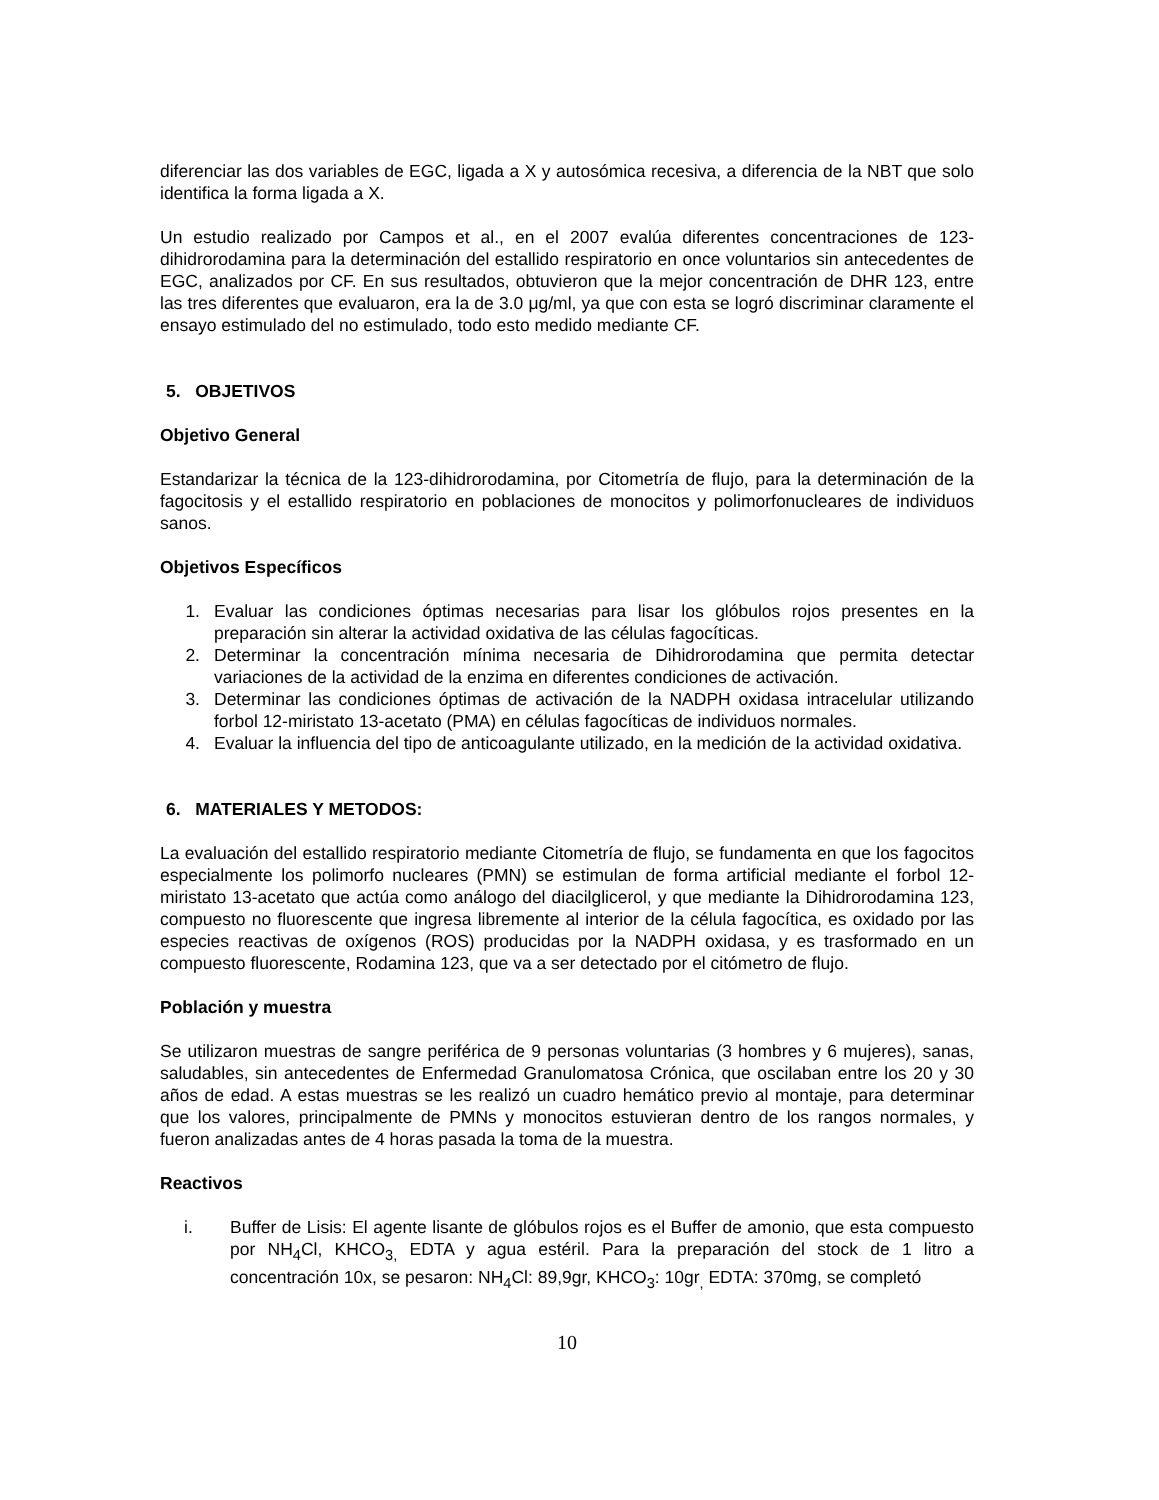diferenciar las dos variables de EGC, ligada a X y autosómica recesiva, a diferencia de la NBT que solo identifica la forma ligada a X.
Un estudio realizado por Campos et al., en el 2007 evalúa diferentes concentraciones de 123-dihidrorodamina para la determinación del estallido respiratorio en once voluntarios sin antecedentes de EGC, analizados por CF. En sus resultados, obtuvieron que la mejor concentración de DHR 123, entre las tres diferentes que evaluaron, era la de 3.0 μg/ml, ya que con esta se logró discriminar claramente el ensayo estimulado del no estimulado, todo esto medido mediante CF.
5. OBJETIVOS
Objetivo General
Estandarizar la técnica de la 123-dihidrorodamina, por Citometría de flujo, para la determinación de la fagocitosis y el estallido respiratorio en poblaciones de monocitos y polimorfonucleares de individuos sanos.
Objetivos Específicos
1. Evaluar las condiciones óptimas necesarias para lisar los glóbulos rojos presentes en la preparación sin alterar la actividad oxidativa de las células fagocíticas.
2. Determinar la concentración mínima necesaria de Dihidrorodamina que permita detectar variaciones de la actividad de la enzima en diferentes condiciones de activación.
3. Determinar las condiciones óptimas de activación de la NADPH oxidasa intracelular utilizando forbol 12-miristato 13-acetato (PMA) en células fagocíticas de individuos normales.
4. Evaluar la influencia del tipo de anticoagulante utilizado, en la medición de la actividad oxidativa.
6. MATERIALES Y METODOS:
La evaluación del estallido respiratorio mediante Citometría de flujo, se fundamenta en que los fagocitos especialmente los polimorfo nucleares (PMN) se estimulan de forma artificial mediante el forbol 12-miristato 13-acetato que actúa como análogo del diacilglicerol, y que mediante la Dihidrorodamina 123, compuesto no fluorescente que ingresa libremente al interior de la célula fagocítica, es oxidado por las especies reactivas de oxígenos (ROS) producidas por la NADPH oxidasa, y es trasformado en un compuesto fluorescente, Rodamina 123, que va a ser detectado por el citómetro de flujo.
Población y muestra
Se utilizaron muestras de sangre periférica de 9 personas voluntarias (3 hombres y 6 mujeres), sanas, saludables, sin antecedentes de Enfermedad Granulomatosa Crónica, que oscilaban entre los 20 y 30 años de edad. A estas muestras se les realizó un cuadro hemático previo al montaje, para determinar que los valores, principalmente de PMNs y monocitos estuvieran dentro de los rangos normales, y fueron analizadas antes de 4 horas pasada la toma de la muestra.
Reactivos
i. Buffer de Lisis: El agente lisante de glóbulos rojos es el Buffer de amonio, que esta compuesto por NH<sub>4</sub>Cl, KHCO<sub>3,</sub> EDTA y agua estéril. Para la preparación del stock de 1 litro a concentración 10x, se pesaron: NH<sub>4</sub>Cl: 89,9gr, KHCO<sub>3</sub>: 10gr<sub>,</sub> EDTA: 370mg, se completó
10